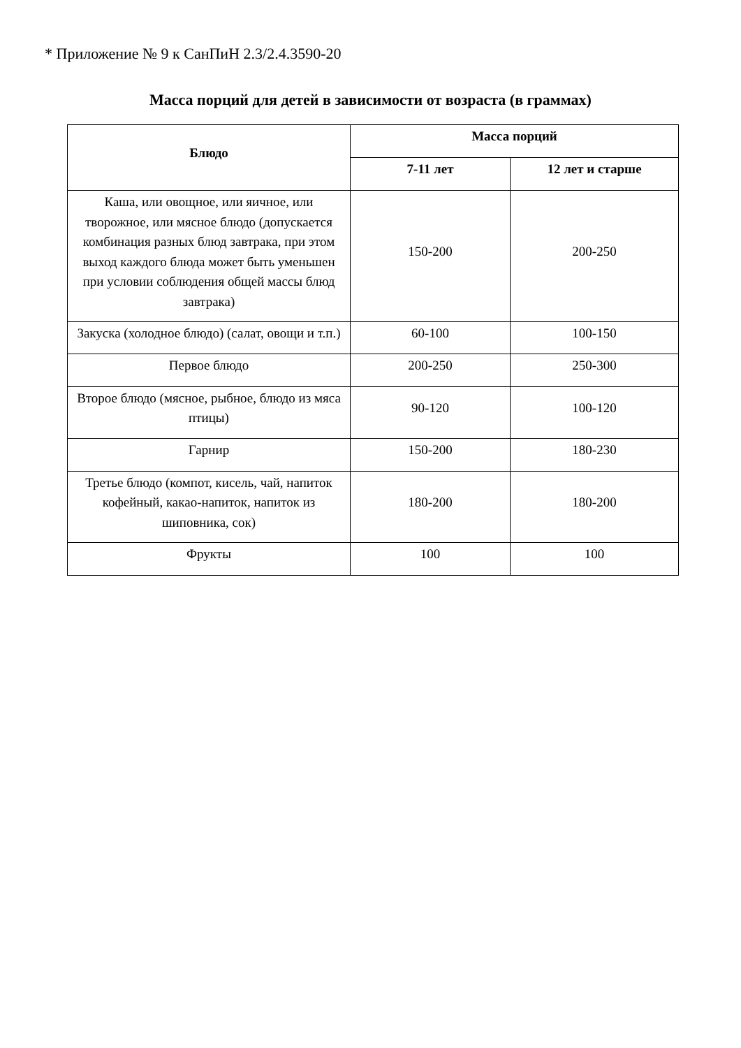* Приложение № 9 к СанПиН 2.3/2.4.3590-20
Масса порций для детей в зависимости от возраста (в граммах)
| Блюдо | Масса порций | |
| --- | --- | --- |
| | 7-11 лет | 12 лет и старше |
| Каша, или овощное, или яичное, или творожное, или мясное блюдо (допускается комбинация разных блюд завтрака, при этом выход каждого блюда может быть уменьшен при условии соблюдения общей массы блюд завтрака) | 150-200 | 200-250 |
| Закуска (холодное блюдо) (салат, овощи и т.п.) | 60-100 | 100-150 |
| Первое блюдо | 200-250 | 250-300 |
| Второе блюдо (мясное, рыбное, блюдо из мяса птицы) | 90-120 | 100-120 |
| Гарнир | 150-200 | 180-230 |
| Третье блюдо (компот, кисель, чай, напиток кофейный, какао-напиток, напиток из шиповника, сок) | 180-200 | 180-200 |
| Фрукты | 100 | 100 |